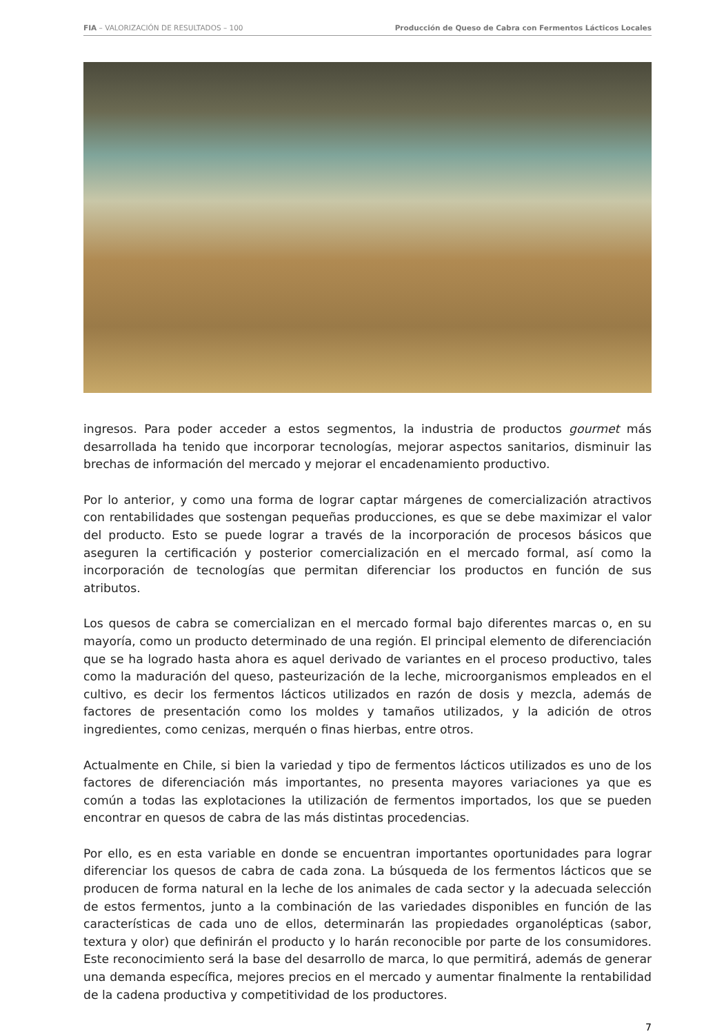FIA – VALORIZACIÓN DE RESULTADOS – 100 Producción de Queso de Cabra con Fermentos Lácticos Locales
ingresos. Para poder acceder a estos segmentos, la industria de productos gourmet más desarrollada ha tenido que incorporar tecnologías, mejorar aspectos sanitarios, disminuir las brechas de información del mercado y mejorar el encadenamiento productivo.
Por lo anterior, y como una forma de lograr captar márgenes de comercialización atractivos con rentabilidades que sostengan pequeñas producciones, es que se debe maximizar el valor del producto. Esto se puede lograr a través de la incorporación de procesos básicos que aseguren la certificación y posterior comercialización en el mercado formal, así como la incorporación de tecnologías que permitan diferenciar los productos en función de sus atributos.
Los quesos de cabra se comercializan en el mercado formal bajo diferentes marcas o, en su mayoría, como un producto determinado de una región. El principal elemento de diferenciación que se ha logrado hasta ahora es aquel derivado de variantes en el proceso productivo, tales como la maduración del queso, pasteurización de la leche, microorganismos empleados en el cultivo, es decir los fermentos lácticos utilizados en razón de dosis y mezcla, además de factores de presentación como los moldes y tamaños utilizados, y la adición de otros ingredientes, como cenizas, merquén o finas hierbas, entre otros.
Actualmente en Chile, si bien la variedad y tipo de fermentos lácticos utilizados es uno de los factores de diferenciación más importantes, no presenta mayores variaciones ya que es común a todas las explotaciones la utilización de fermentos importados, los que se pueden encontrar en quesos de cabra de las más distintas procedencias.
Por ello, es en esta variable en donde se encuentran importantes oportunidades para lograr diferenciar los quesos de cabra de cada zona. La búsqueda de los fermentos lácticos que se producen de forma natural en la leche de los animales de cada sector y la adecuada selección de estos fermentos, junto a la combinación de las variedades disponibles en función de las características de cada uno de ellos, determinarán las propiedades organolépticas (sabor, textura y olor) que definirán el producto y lo harán reconocible por parte de los consumidores. Este reconocimiento será la base del desarrollo de marca, lo que permitirá, además de generar una demanda específica, mejores precios en el mercado y aumentar finalmente la rentabilidad de la cadena productiva y competitividad de los productores.
7